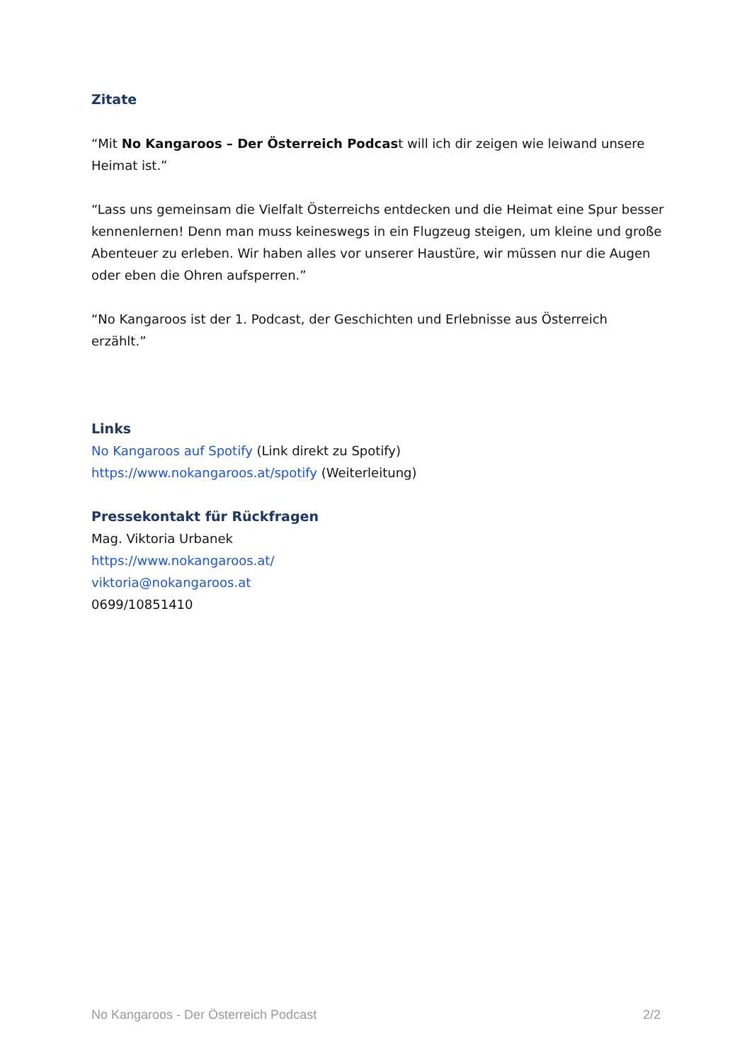Zitate
“Mit No Kangaroos – Der Österreich Podcast will ich dir zeigen wie leiwand unsere Heimat ist.”
“Lass uns gemeinsam die Vielfalt Österreichs entdecken und die Heimat eine Spur besser kennenlernen! Denn man muss keineswegs in ein Flugzeug steigen, um kleine und große Abenteuer zu erleben. Wir haben alles vor unserer Haustüre, wir müssen nur die Augen oder eben die Ohren aufsperren.”
“No Kangaroos ist der 1. Podcast, der Geschichten und Erlebnisse aus Österreich erzählt.”
Links
No Kangaroos auf Spotify (Link direkt zu Spotify)
https://www.nokangaroos.at/spotify (Weiterleitung)
Pressekontakt für Rückfragen
Mag. Viktoria Urbanek
https://www.nokangaroos.at/
viktoria@nokangaroos.at
0699/10851410
No Kangaroos - Der Österreich Podcast 2/2